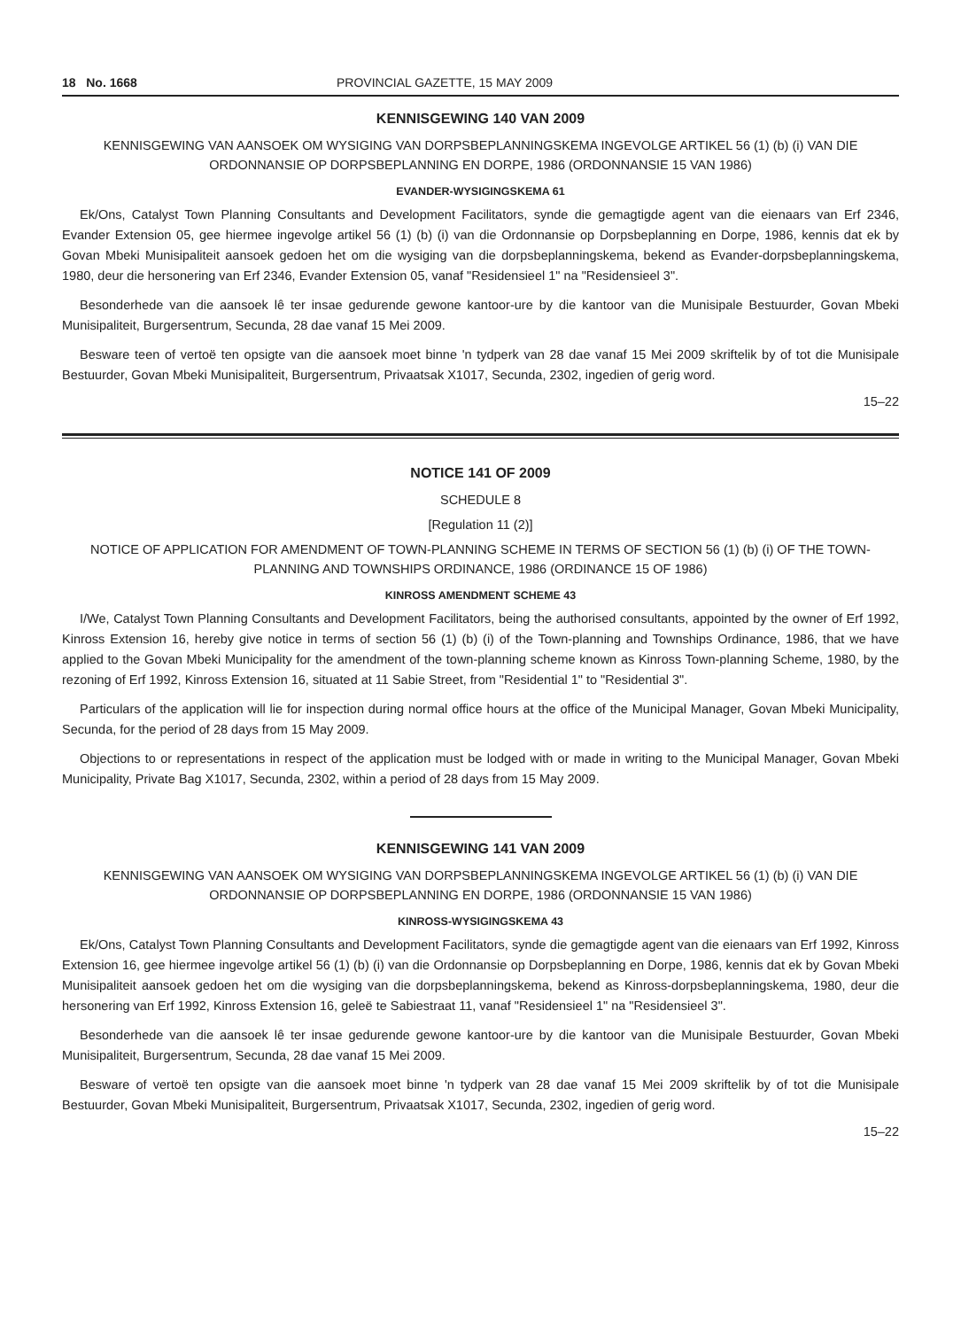18 No. 1668 PROVINCIAL GAZETTE, 15 MAY 2009
KENNISGEWING 140 VAN 2009
KENNISGEWING VAN AANSOEK OM WYSIGING VAN DORPSBEPLANNINGSKEMA INGEVOLGE ARTIKEL 56 (1) (b) (i) VAN DIE ORDONNANSIE OP DORPSBEPLANNING EN DORPE, 1986 (ORDONNANSIE 15 VAN 1986)
EVANDER-WYSIGINGSKEMA 61
Ek/Ons, Catalyst Town Planning Consultants and Development Facilitators, synde die gemagtigde agent van die eienaars van Erf 2346, Evander Extension 05, gee hiermee ingevolge artikel 56 (1) (b) (i) van die Ordonnansie op Dorpsbeplanning en Dorpe, 1986, kennis dat ek by Govan Mbeki Munisipaliteit aansoek gedoen het om die wysiging van die dorpsbeplanningskema, bekend as Evander-dorpsbeplanningskema, 1980, deur die hersonering van Erf 2346, Evander Extension 05, vanaf "Residensieel 1" na "Residensieel 3".
Besonderhede van die aansoek lê ter insae gedurende gewone kantoor-ure by die kantoor van die Munisipale Bestuurder, Govan Mbeki Munisipaliteit, Burgersentrum, Secunda, 28 dae vanaf 15 Mei 2009.
Besware teen of vertoë ten opsigte van die aansoek moet binne 'n tydperk van 28 dae vanaf 15 Mei 2009 skriftelik by of tot die Munisipale Bestuurder, Govan Mbeki Munisipaliteit, Burgersentrum, Privaatsak X1017, Secunda, 2302, ingedien of gerig word.
15–22
NOTICE 141 OF 2009
SCHEDULE 8
[Regulation 11 (2)]
NOTICE OF APPLICATION FOR AMENDMENT OF TOWN-PLANNING SCHEME IN TERMS OF SECTION 56 (1) (b) (i) OF THE TOWN-PLANNING AND TOWNSHIPS ORDINANCE, 1986 (ORDINANCE 15 OF 1986)
KINROSS AMENDMENT SCHEME 43
I/We, Catalyst Town Planning Consultants and Development Facilitators, being the authorised consultants, appointed by the owner of Erf 1992, Kinross Extension 16, hereby give notice in terms of section 56 (1) (b) (i) of the Town-planning and Townships Ordinance, 1986, that we have applied to the Govan Mbeki Municipality for the amendment of the town-planning scheme known as Kinross Town-planning Scheme, 1980, by the rezoning of Erf 1992, Kinross Extension 16, situated at 11 Sabie Street, from "Residential 1" to "Residential 3".
Particulars of the application will lie for inspection during normal office hours at the office of the Municipal Manager, Govan Mbeki Municipality, Secunda, for the period of 28 days from 15 May 2009.
Objections to or representations in respect of the application must be lodged with or made in writing to the Municipal Manager, Govan Mbeki Municipality, Private Bag X1017, Secunda, 2302, within a period of 28 days from 15 May 2009.
KENNISGEWING 141 VAN 2009
KENNISGEWING VAN AANSOEK OM WYSIGING VAN DORPSBEPLANNINGSKEMA INGEVOLGE ARTIKEL 56 (1) (b) (i) VAN DIE ORDONNANSIE OP DORPSBEPLANNING EN DORPE, 1986 (ORDONNANSIE 15 VAN 1986)
KINROSS-WYSIGINGSKEMA 43
Ek/Ons, Catalyst Town Planning Consultants and Development Facilitators, synde die gemagtigde agent van die eienaars van Erf 1992, Kinross Extension 16, gee hiermee ingevolge artikel 56 (1) (b) (i) van die Ordonnansie op Dorpsbeplanning en Dorpe, 1986, kennis dat ek by Govan Mbeki Munisipaliteit aansoek gedoen het om die wysiging van die dorpsbeplanningskema, bekend as Kinross-dorpsbeplanningskema, 1980, deur die hersonering van Erf 1992, Kinross Extension 16, geleë te Sabiestraat 11, vanaf "Residensieel 1" na "Residensieel 3".
Besonderhede van die aansoek lê ter insae gedurende gewone kantoor-ure by die kantoor van die Munisipale Bestuurder, Govan Mbeki Munisipaliteit, Burgersentrum, Secunda, 28 dae vanaf 15 Mei 2009.
Besware of vertoë ten opsigte van die aansoek moet binne 'n tydperk van 28 dae vanaf 15 Mei 2009 skriftelik by of tot die Munisipale Bestuurder, Govan Mbeki Munisipaliteit, Burgersentrum, Privaatsak X1017, Secunda, 2302, ingedien of gerig word.
15–22